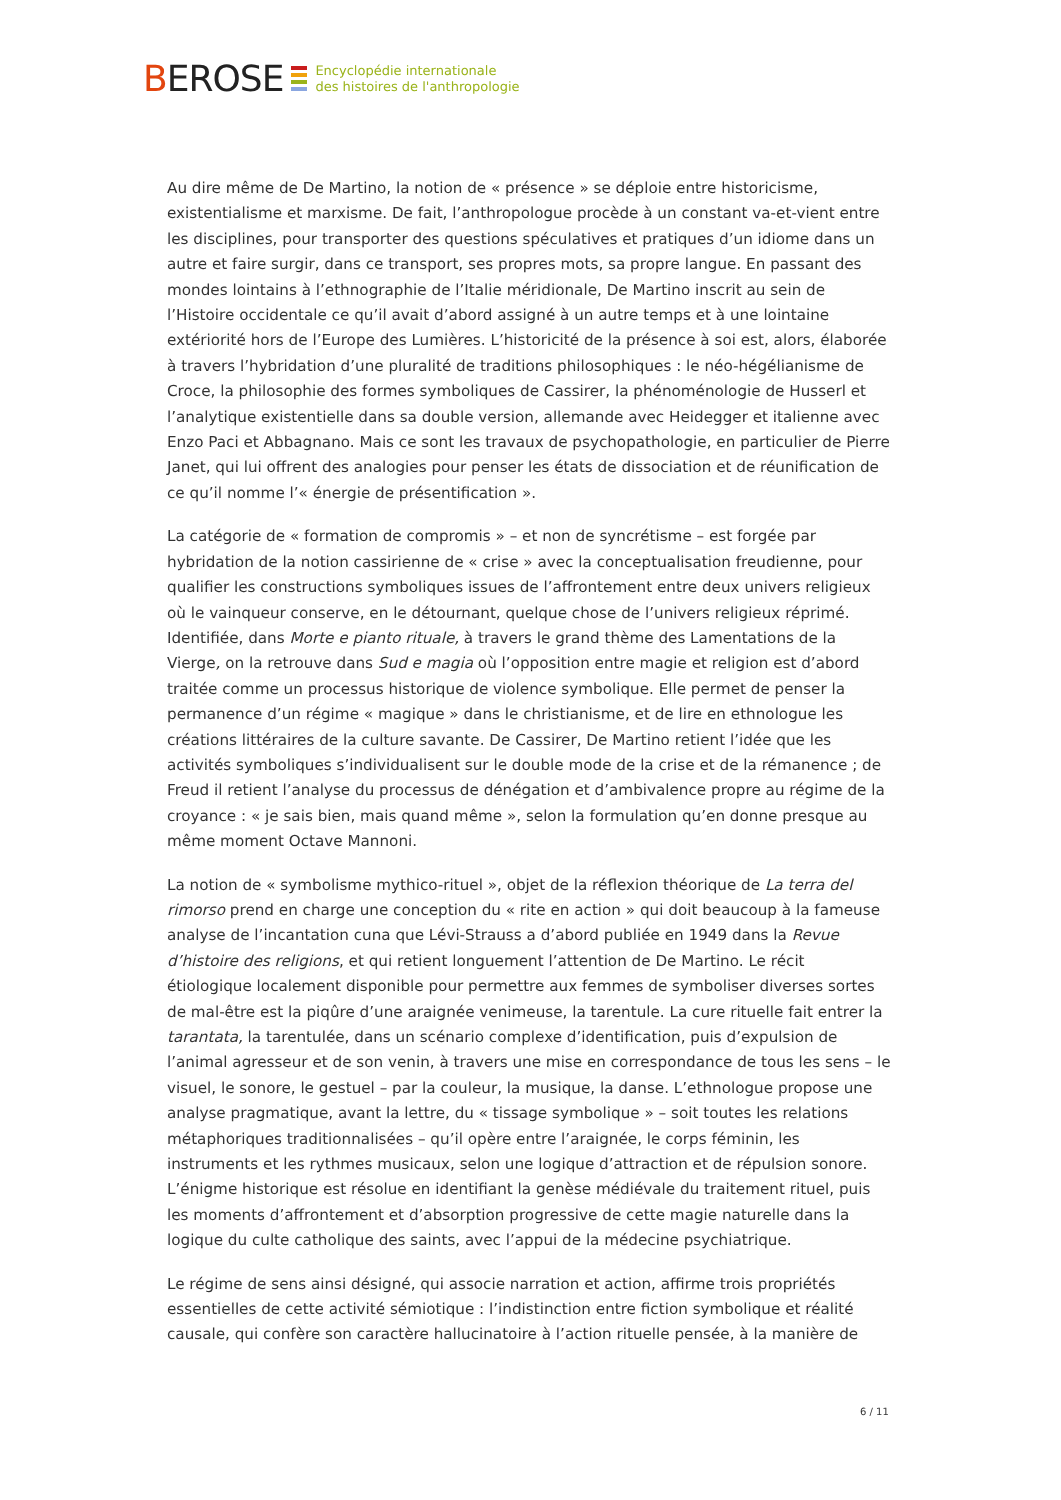BEROSE
Encyclopédie internationale
des histoires de l'anthropologie
Au dire même de De Martino, la notion de « présence » se déploie entre historicisme, existentialisme et marxisme. De fait, l’anthropologue procède à un constant va-et-vient entre les disciplines, pour transporter des questions spéculatives et pratiques d’un idiome dans un autre et faire surgir, dans ce transport, ses propres mots, sa propre langue. En passant des mondes lointains à l’ethnographie de l’Italie méridionale, De Martino inscrit au sein de l’Histoire occidentale ce qu’il avait d’abord assigné à un autre temps et à une lointaine extériorité hors de l’Europe des Lumières. L’historicité de la présence à soi est, alors, élaborée à travers l’hybridation d’une pluralité de traditions philosophiques : le néo-hégélianisme de Croce, la philosophie des formes symboliques de Cassirer, la phénoménologie de Husserl et l’analytique existentielle dans sa double version, allemande avec Heidegger et italienne avec Enzo Paci et Abbagnano. Mais ce sont les travaux de psychopathologie, en particulier de Pierre Janet, qui lui offrent des analogies pour penser les états de dissociation et de réunification de ce qu’il nomme l’« énergie de présentification ».
La catégorie de « formation de compromis » – et non de syncrétisme – est forgée par hybridation de la notion cassirienne de « crise » avec la conceptualisation freudienne, pour qualifier les constructions symboliques issues de l’affrontement entre deux univers religieux où le vainqueur conserve, en le détournant, quelque chose de l’univers religieux réprimé. Identifiée, dans Morte e pianto rituale, à travers le grand thème des Lamentations de la Vierge, on la retrouve dans Sud e magia où l’opposition entre magie et religion est d’abord traitée comme un processus historique de violence symbolique. Elle permet de penser la permanence d’un régime « magique » dans le christianisme, et de lire en ethnologue les créations littéraires de la culture savante. De Cassirer, De Martino retient l’idée que les activités symboliques s’individualisent sur le double mode de la crise et de la rémanence ; de Freud il retient l’analyse du processus de dénégation et d’ambivalence propre au régime de la croyance : « je sais bien, mais quand même », selon la formulation qu’en donne presque au même moment Octave Mannoni.
La notion de « symbolisme mythico-rituel », objet de la réflexion théorique de La terra del rimorso prend en charge une conception du « rite en action » qui doit beaucoup à la fameuse analyse de l’incantation cuna que Lévi-Strauss a d’abord publiée en 1949 dans la Revue d’histoire des religions, et qui retient longuement l’attention de De Martino. Le récit étiologique localement disponible pour permettre aux femmes de symboliser diverses sortes de mal-être est la piqûre d’une araignée venimeuse, la tarentule. La cure rituelle fait entrer la tarantata, la tarentulée, dans un scénario complexe d’identification, puis d’expulsion de l’animal agresseur et de son venin, à travers une mise en correspondance de tous les sens – le visuel, le sonore, le gestuel – par la couleur, la musique, la danse. L’ethnologue propose une analyse pragmatique, avant la lettre, du « tissage symbolique » – soit toutes les relations métaphoriques traditionnalisées – qu’il opère entre l’araignée, le corps féminin, les instruments et les rythmes musicaux, selon une logique d’attraction et de répulsion sonore. L’énigme historique est résolue en identifiant la genèse médiévale du traitement rituel, puis les moments d’affrontement et d’absorption progressive de cette magie naturelle dans la logique du culte catholique des saints, avec l’appui de la médecine psychiatrique.
Le régime de sens ainsi désigné, qui associe narration et action, affirme trois propriétés essentielles de cette activité sémiotique : l’indistinction entre fiction symbolique et réalité causale, qui confère son caractère hallucinatoire à l’action rituelle pensée, à la manière de
6 / 11